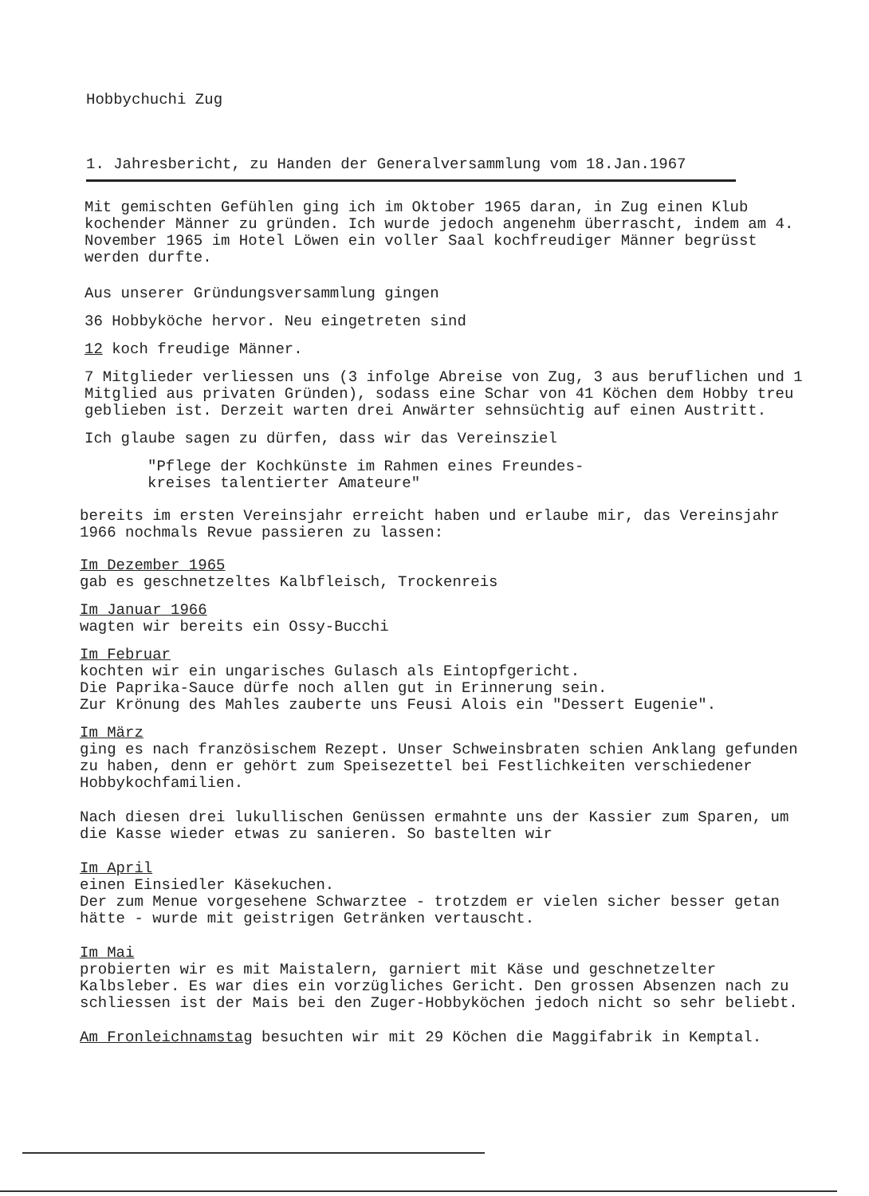Hobbychuchi Zug
1. Jahresbericht, zu Handen der Generalversammlung vom 18.Jan.1967
Mit gemischten Gefühlen ging ich im Oktober 1965 daran, in Zug einen Klub kochender Männer zu gründen. Ich wurde jedoch angenehm überrascht, indem am 4. November 1965 im Hotel Löwen ein voller Saal kochfreudiger Männer begrüsst werden durfte.
Aus unserer Gründungsversammlung gingen
36 Hobbyköche hervor. Neu eingetreten sind
12 koch freudige Männer.
7 Mitglieder verliessen uns (3 infolge Abreise von Zug, 3 aus beruflichen und 1 Mitglied aus privaten Gründen), sodass eine Schar von 41 Köchen dem Hobby treu geblieben ist. Derzeit warten drei Anwärter sehnsüchtig auf einen Austritt.
Ich glaube sagen zu dürfen, dass wir das Vereinsziel
"Pflege der Kochkünste im Rahmen eines Freundes-
kreises talentierter Amateure"
bereits im ersten Vereinsjahr erreicht haben und erlaube mir, das Vereinsjahr 1966 nochmals Revue passieren zu lassen:
Im Dezember 1965
gab es geschnetzeltes Kalbfleisch, Trockenreis
Im Januar 1966
wagten wir bereits ein Ossy-Bucchi
Im Februar
kochten wir ein ungarisches Gulasch als Eintopfgericht.
Die Paprika-Sauce dürfe noch allen gut in Erinnerung sein.
Zur Krönung des Mahles zauberte uns Feusi Alois ein "Dessert Eugenie".
Im März
ging es nach französischem Rezept. Unser Schweinsbraten schien Anklang gefunden zu haben, denn er gehört zum Speisezettel bei Festlichkeiten verschiedener Hobbykochfamilien.
Nach diesen drei lukullischen Genüssen ermahnte uns der Kassier zum Sparen, um die Kasse wieder etwas zu sanieren. So bastelten wir
Im April
einen Einsiedler Käsekuchen.
Der zum Menue vorgesehene Schwarztee - trotzdem er vielen sicher besser getan hätte - wurde mit geistrigen Getränken vertauscht.
Im Mai
probierten wir es mit Maistalern, garniert mit Käse und geschnetzelter Kalbsleber. Es war dies ein vorzügliches Gericht. Den grossen Absenzen nach zu schliessen ist der Mais bei den Zuger-Hobbyköchen jedoch nicht so sehr beliebt.
Am Fronleichnamstag besuchten wir mit 29 Köchen die Maggifabrik in Kemptal.